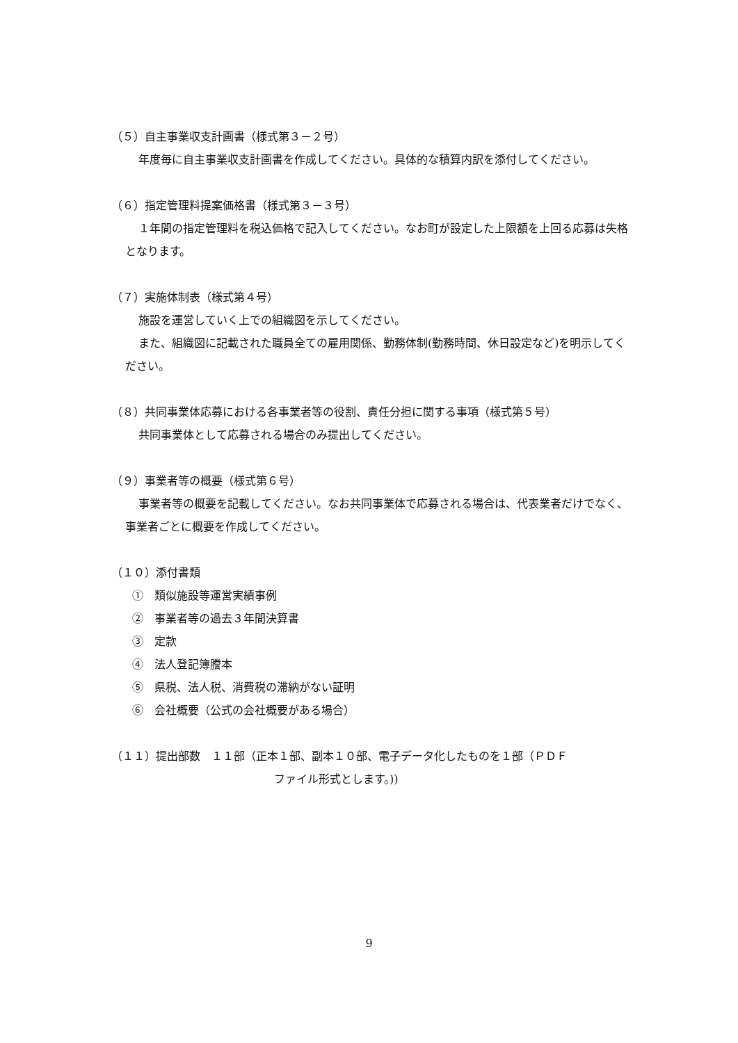（５）自主事業収支計画書（様式第３－２号）
年度毎に自主事業収支計画書を作成してください。具体的な積算内訳を添付してください。
（６）指定管理料提案価格書（様式第３－３号）
１年間の指定管理料を税込価格で記入してください。なお町が設定した上限額を上回る応募は失格となります。
（７）実施体制表（様式第４号）
施設を運営していく上での組織図を示してください。
また、組織図に記載された職員全ての雇用関係、勤務体制(勤務時間、休日設定など)を明示してください。
（８）共同事業体応募における各事業者等の役割、責任分担に関する事項（様式第５号）
共同事業体として応募される場合のみ提出してください。
（９）事業者等の概要（様式第６号）
事業者等の概要を記載してください。なお共同事業体で応募される場合は、代表業者だけでなく、事業者ごとに概要を作成してください。
（１０）添付書類
①　類似施設等運営実績事例
②　事業者等の過去３年間決算書
③　定款
④　法人登記簿謄本
⑤　県税、法人税、消費税の滞納がない証明
⑥　会社概要（公式の会社概要がある場合）
（１１）提出部数　１１部（正本１部、副本１０部、電子データ化したものを１部（ＰＤＦ
ファイル形式とします。))
9